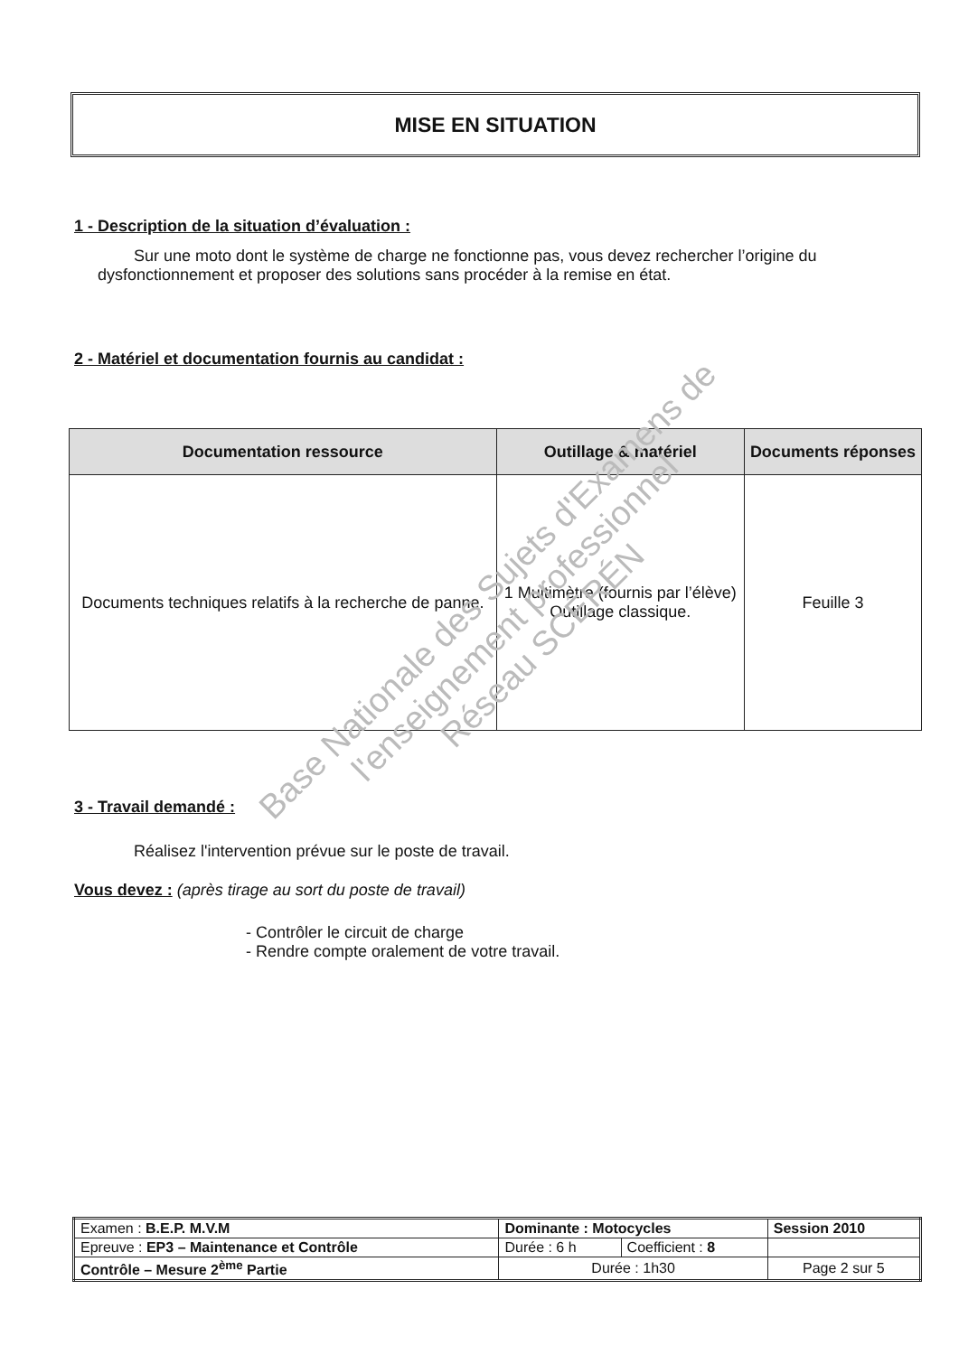MISE EN SITUATION
1 - Description de la situation d’évaluation :
Sur une moto dont le système de charge ne fonctionne pas, vous devez rechercher l’origine du dysfonctionnement et proposer des solutions sans procéder à la remise en état.
2 - Matériel et documentation fournis au candidat :
| Documentation ressource | Outillage & matériel | Documents réponses |
| --- | --- | --- |
| Documents techniques relatifs à la recherche de panne. | 1 Multimètre (fournis par l’élève) Outillage classique. | Feuille 3 |
3 - Travail demandé :
Réalisez l'intervention prévue sur le poste de travail.
Vous devez : (après tirage au sort du poste de travail)
- Contrôler le circuit de charge
- Rendre compte oralement de votre travail.
Base Nationale des Sujets d'Examens de l'enseignement professionnel
Réseau SCÉRÉN
| Examen : B.E.P. M.V.M | Dominante : Motocycles | | | Session 2010 |
| Epreuve : EP3 – Maintenance et Contrôle | | Durée : 6 h | Coefficient : 8 | |
| Contrôle – Mesure 2<sup>ème</sup> Partie | | Durée : 1h30 | | Page 2 sur 5 |